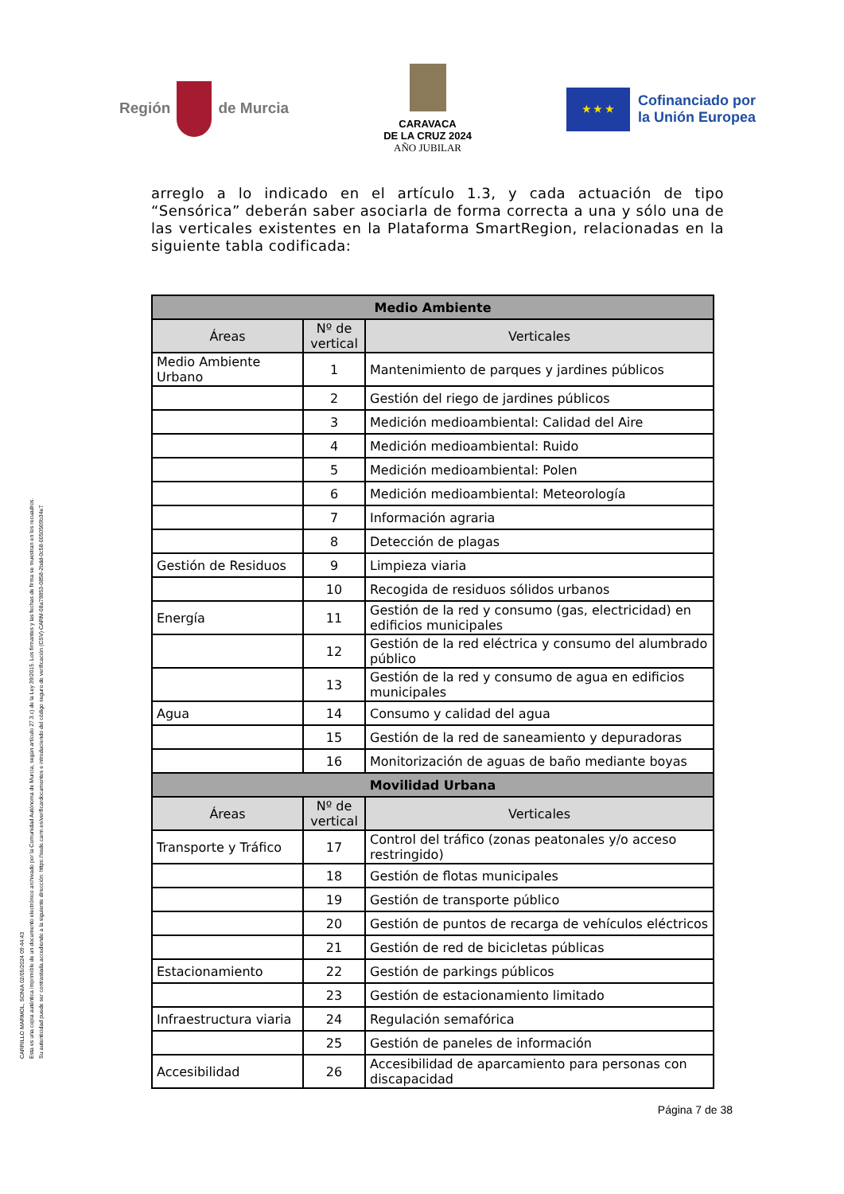CARRILLO MARMOL, SONIA 02/05/2024 09:44:43
Esta es una copia auténtica imprimible de un documento electrónico archivado por la Comunidad Autónoma de Murcia, según artículo 27.3.c) de la Ley 39/2015. Los firmantes y las fechas de firma se muestran en los recuadros.
Su autenticidad puede ser contrastada accediendo a la siguiente dirección: https://sede.carm.es/verificardocumentos e introduciendo del código seguro de verificación (CSV) CARM-08a79853-0858-2bdd-0c58-0050569b34e7
Región de Murcia
CARAVACA
DE LA CRUZ 2024
AÑO JUBILAR
★ ★ ★
Cofinanciado por
la Unión Europea
arreglo a lo indicado en el artículo 1.3, y cada actuación de tipo “Sensórica” deberán saber asociarla de forma correcta a una y sólo una de las verticales existentes en la Plataforma SmartRegion, relacionadas en la siguiente tabla codificada:
| Medio Ambiente | | |
| --- | --- | --- |
| Áreas | Nº de vertical | Verticales |
| Medio Ambiente Urbano | 1 | Mantenimiento de parques y jardines públicos |
| | 2 | Gestión del riego de jardines públicos |
| | 3 | Medición medioambiental: Calidad del Aire |
| | 4 | Medición medioambiental: Ruido |
| | 5 | Medición medioambiental: Polen |
| | 6 | Medición medioambiental: Meteorología |
| | 7 | Información agraria |
| | 8 | Detección de plagas |
| Gestión de Residuos | 9 | Limpieza viaria |
| | 10 | Recogida de residuos sólidos urbanos |
| Energía | 11 | Gestión de la red y consumo (gas, electricidad) en edificios municipales |
| | 12 | Gestión de la red eléctrica y consumo del alumbrado público |
| | 13 | Gestión de la red y consumo de agua en edificios municipales |
| Agua | 14 | Consumo y calidad del agua |
| | 15 | Gestión de la red de saneamiento y depuradoras |
| | 16 | Monitorización de aguas de baño mediante boyas |
| Movilidad Urbana | | |
| Áreas | Nº de vertical | Verticales |
| Transporte y Tráfico | 17 | Control del tráfico (zonas peatonales y/o acceso restringido) |
| | 18 | Gestión de flotas municipales |
| | 19 | Gestión de transporte público |
| | 20 | Gestión de puntos de recarga de vehículos eléctricos |
| | 21 | Gestión de red de bicicletas públicas |
| Estacionamiento | 22 | Gestión de parkings públicos |
| | 23 | Gestión de estacionamiento limitado |
| Infraestructura viaria | 24 | Regulación semafórica |
| | 25 | Gestión de paneles de información |
| Accesibilidad | 26 | Accesibilidad de aparcamiento para personas con discapacidad |
Página 7 de 38